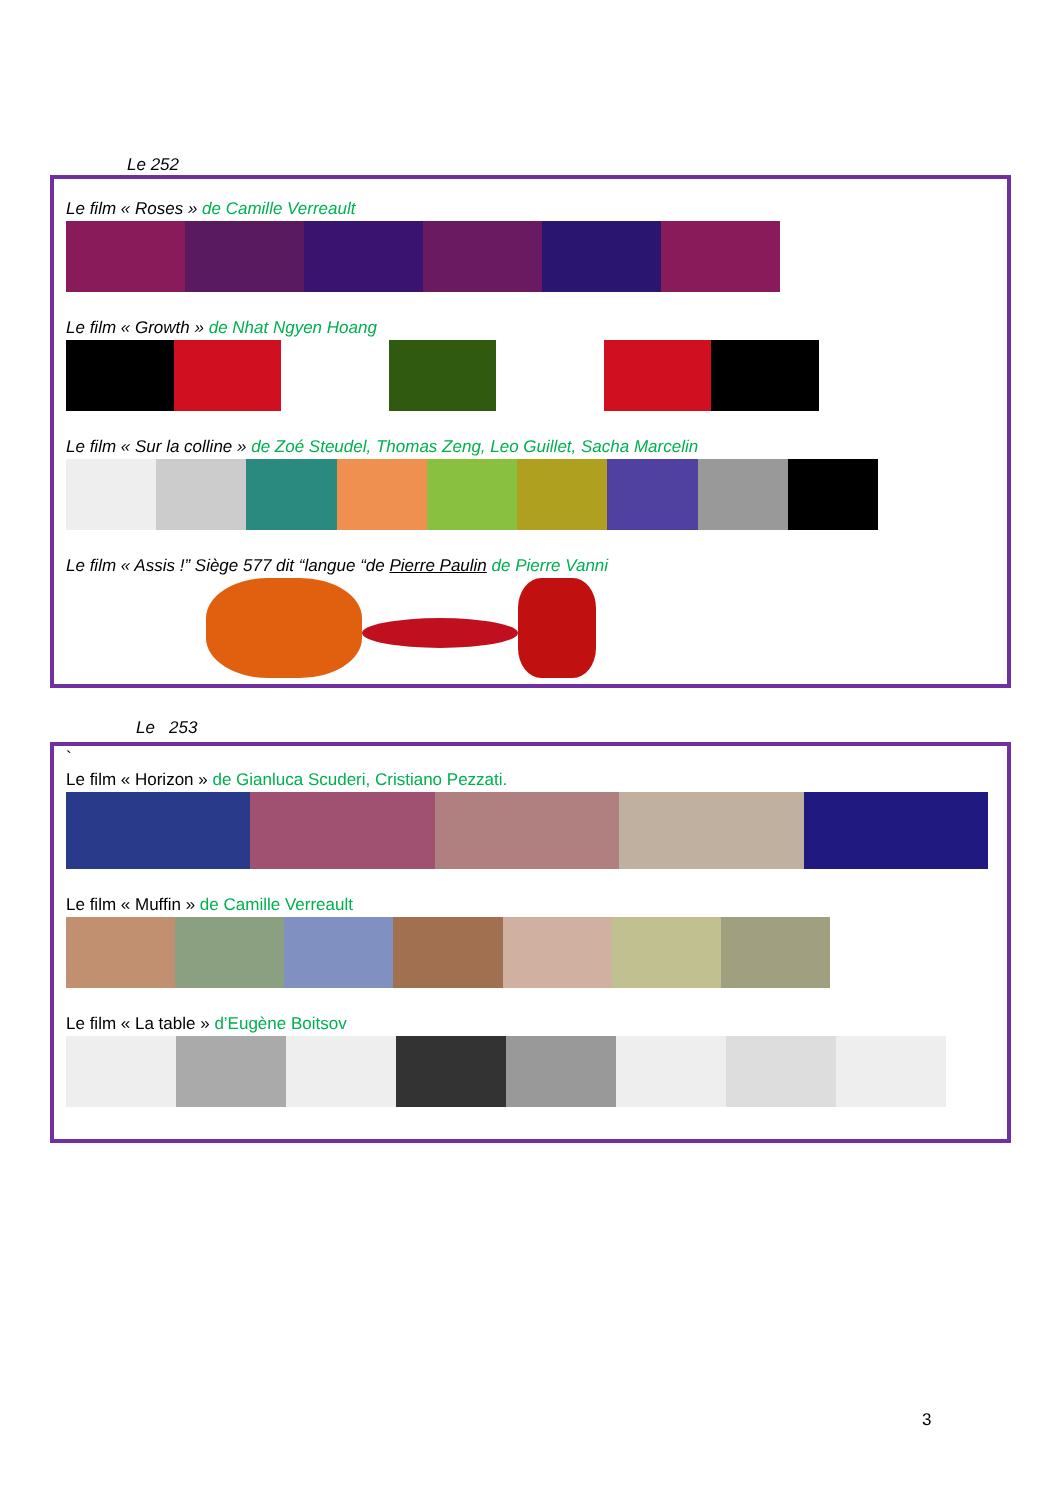Le 252
Le film « Roses » de Camille Verreault
Le film « Growth » de Nhat Ngyen Hoang
Le film « Sur la colline » de Zoé Steudel, Thomas Zeng, Leo Guillet, Sacha Marcelin
Le film « Assis !” Siège 577 dit “langue “de Pierre Paulin de Pierre Vanni
Le 253
`
Le film « Horizon » de Gianluca Scuderi, Cristiano Pezzati.
Le film « Muffin » de Camille Verreault
Le film « La table » d’Eugène Boitsov
3